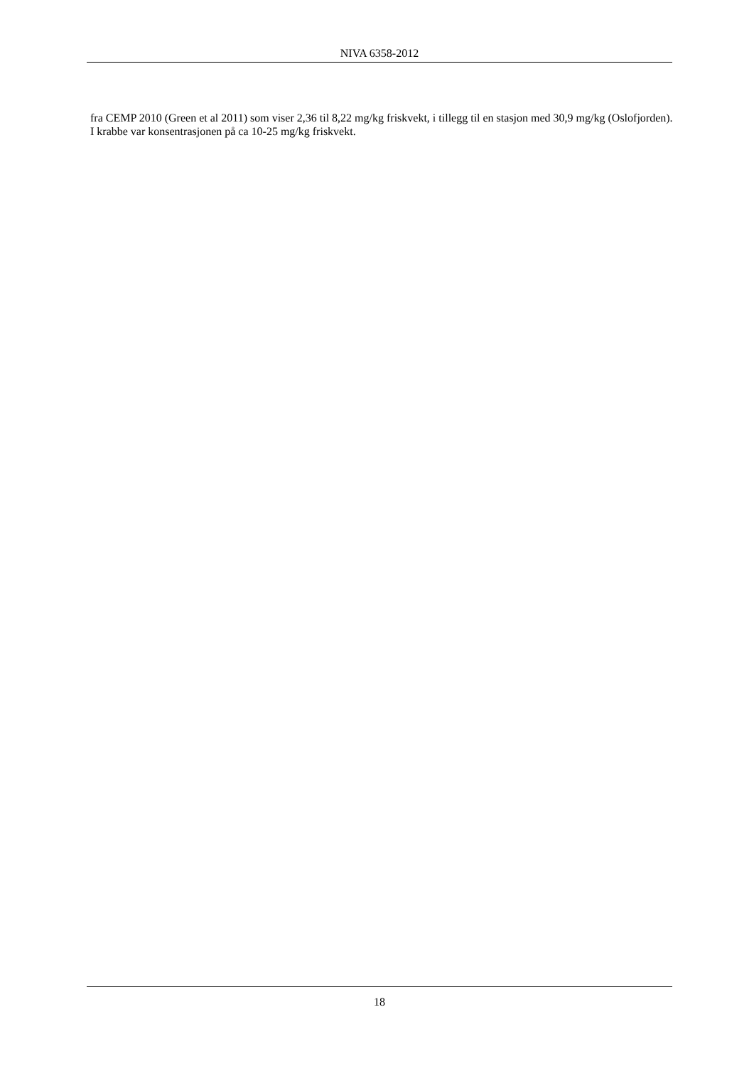NIVA 6358-2012
fra CEMP 2010 (Green et al 2011) som viser 2,36 til 8,22 mg/kg friskvekt, i tillegg til en stasjon med 30,9 mg/kg (Oslofjorden). I krabbe var konsentrasjonen på ca 10-25 mg/kg friskvekt.
18